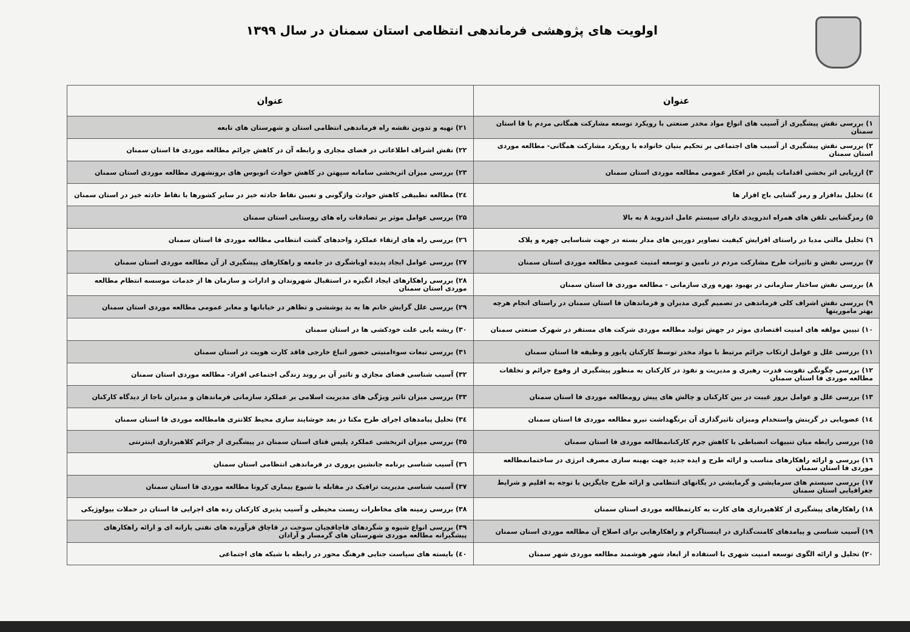اولویت های پژوهشی فرماندهی انتظامی استان سمنان در سال ۱۳۹۹
| عنوان | عنوان |
| --- | --- |
| ۱) بررسی نقش پیشگیری از آسیب های انواع مواد مخدر صنعتی با رویکرد توسعه مشارکت همگانی مردم با فا استان سمنان | ۲۱) تهیه و تدوین نقشه راه فرماندهی انتظامی استان و شهرستان های تابعه |
| ۲) بررسی نقش پیشگیری از آسیب های اجتماعی بر تحکیم بنیان خانواده با رویکرد مشارکت همگانی- مطالعه موردی استان سمنان | ۲۲) نقش اشراف اطلاعاتی در فضای مجازی و رابطه آن در کاهش جرائم مطالعه موردی فا استان سمنان |
| ۳) ارزیابی اثر بخشی اقدامات پلیس در افکار عمومی مطالعه موردی استان سمنان | ۲۳) بررسی میزان اثربخشی سامانه سپهتن در کاهش حوادث اتوبوس های برونشهری مطالعه موردی استان سمنان |
| ٤) تحلیل بدافزار و رمز گشایی باج افزار ها | ۲٤) مطالعه تطبیقی کاهش حوادث واژگونی و تعیین نقاط حادثه خیز در سایر کشورها با نقاط حادثه خیز در استان سمنان |
| ۵) رمزگشایی تلفن های همراه اندرویدی دارای سیستم عامل اندروید ۸ به بالا | ۲۵) بررسی عوامل موثر بر تصادفات راه های روستایی استان سمنان |
| ٦) تحلیل مالتی مدیا در راستای افزایش کیفیت تصاویر دوربین های مدار بسته در جهت شناسایی چهره و پلاک | ۲٦) بررسی راه های ارتقاء عملکرد واحدهای گشت انتظامی مطالعه موردی فا استان سمنان |
| ۷) بررسی نقش و تاثیرات طرح مشارکت مردم در تامین و توسعه امنیت عمومی مطالعه موردی استان سمنان | ۲۷) بررسی عوامل ایجاد پدیده اوباشگری در جامعه و راهکارهای پیشگیری از آن مطالعه موردی استان سمنان |
| ۸) بررسی نقش ساختار سازمانی در بهبود بهره وری سازمانی - مطالعه موردی فا استان سمنان | ۲۸) بررسی راهکارهای ایجاد انگیزه در استقبال شهروندان و ادارات و سازمان ها از خدمات موسسه انتظام مطالعه موردی استان سمنان |
| ۹) بررسی نقش اشراف کلی فرماندهی در تصمیم گیری مدیران و فرماندهان فا استان سمنان در راستای انجام هرچه بهتر ماموریتها | ۲۹) بررسی علل گرایش خانم ها به بد پوششی و تظاهر در خیابانها و معابر عمومی مطالعه موردی استان سمنان |
| ۱۰) تبیین مولفه های امنیت اقتصادی موثر در جهش تولید مطالعه موردی شرکت های مستقر در شهرک صنعتی سمنان | ۳۰) ریشه یابی علت خودکشی ها در استان سمنان |
| ۱۱) بررسی علل و عوامل ارتکاب جرائم مرتبط با مواد مخدر توسط کارکنان پایور و وظیفه فا استان سمنان | ۳۱) بررسی تبعات سوءامنیتی حضور اتباع خارجی فاقد کارت هویت در استان سمنان |
| ۱۲) بررسی چگونگی تقویت قدرت رهبری و مدیریت و نفوذ در کارکنان به منظور پیشگیری از وقوع جرائم و تخلفات مطالعه موردی فا استان سمنان | ۳۲) آسیب شناسی فضای مجازی و تاثیر آن بر روند زندگی اجتماعی افراد- مطالعه موردی استان سمنان |
| ۱۳) بررسی علل و عوامل بروز غیبت در بین کارکنان و چالش های پیش رومطالعه موردی فا استان سمنان | ۳۳) بررسی میزان تاثیر ویژگی های مدیریت اسلامی بر عملکرد سازمانی فرماندهان و مدیران ناجا از دیدگاه کارکنان |
| ۱٤) عضویابی در گزینش واستخدام ومیزان تاثیرگذاری آن برنگهداشت نیرو مطالعه موردی فا استان سمنان | ۳٤) تحلیل پیامدهای اجرای طرح مکنا در بعد خوشایند سازی محیط کلانتری هامطالعه موردی فا استان سمنان |
| ۱۵) بررسی رابطه میان تنبیهات انضباطی با کاهش جرم کارکنانمطالعه موردی فا استان سمنان | ۳۵) بررسی میزان اثربخشی عملکرد پلیس فتای استان سمنان در پیشگیری از جرائم کلاهبرداری اینترنتی |
| ۱٦) بررسی و ارائه راهکارهای مناسب و ارائه طرح و ایده جدید جهت بهینه سازی مصرف انرژی در ساختمانمطالعه موردی فا استان سمنان | ۳٦) آسیب شناسی برنامه جانشین پروری در فرماندهی انتظامی استان سمنان |
| ۱۷) بررسی سیستم های سرمایشی و گرمایشی در یگانهای انتظامی و ارائه طرح جایگزین با توجه به اقلیم و شرایط جغرافیایی استان سمنان | ۳۷) آسیب شناسی مدیریت ترافیک در مقابله با شیوع بیماری کرونا مطالعه موردی فا استان سمنان |
| ۱۸) راهکارهای پیشگیری از کلاهبرداری های کارت به کارتمطالعه موردی استان سمنان | ۳۸) بررسی زمینه های مخاطرات زیست محیطی و آسیب پذیری کارکنان رده های اجرایی فا استان در حملات بیولوژیکی |
| ۱۹) آسیب شناسی و پیامدهای کامنت‌گذاری در اینستاگرام و راهکارهایی برای اصلاح آن مطالعه موردی استان سمنان | ۳۹) بررسی انواع شیوه و شگردهای قاچاقچیان سوخت در قاچاق فرآورده های نفتی یارانه ای و ارائه راهکارهای پیشگیرانه مطالعه موردی شهرستان های گرمسار و آرادان |
| ۲۰) تحلیل و ارائه الگوی توسعه امنیت شهری با استفاده از ابعاد شهر هوشمند مطالعه موردی شهر سمنان | ٤۰) بایسته های سیاست جنایی فرهنگ محور در رابطه با شبکه های اجتماعی |